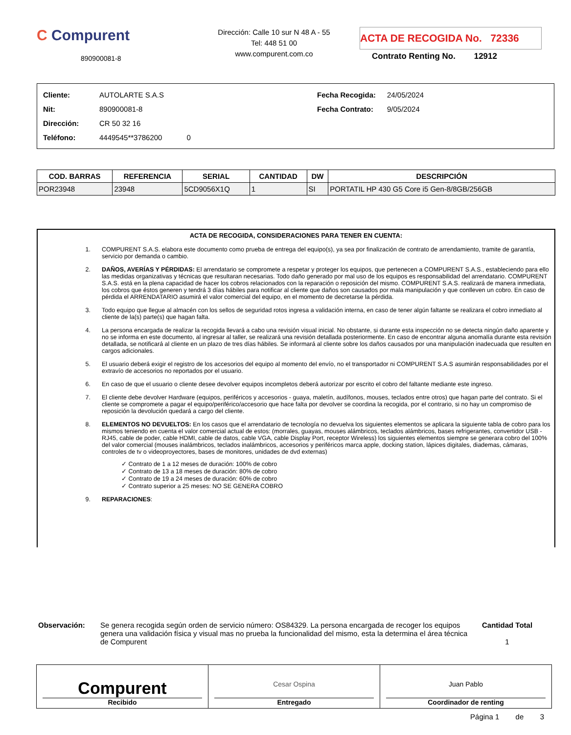C Compurent
890900081-8
Dirección: Calle 10 sur N 48 A - 55
Tel: 448 51 00
www.compurent.com.co
ACTA DE RECOGIDA No. 72336
Contrato Renting No. 12912
Cliente: AUTOLARTE S.A.S
Nit: 890900081-8
Dirección: CR 50 32 16
Teléfono: 4449545**3786200 0
Fecha Recogida: 24/05/2024
Fecha Contrato: 9/05/2024
| COD. BARRAS | REFERENCIA | SERIAL | CANTIDAD | DW | DESCRIPCIÓN |
| --- | --- | --- | --- | --- | --- |
| POR23948 | 23948 | 5CD9056X1Q | 1 | SI | PORTATIL HP 430 G5 Core i5 Gen-8/8GB/256GB |
ACTA DE RECOGIDA, CONSIDERACIONES PARA TENER EN CUENTA:
1. COMPURENT S.A.S. elabora este documento como prueba de entrega del equipo(s), ya sea por finalización de contrato de arrendamiento, tramite de garantía, servicio por demanda o cambio.
2. DAÑOS, AVERÍAS Y PÉRDIDAS: El arrendatario se compromete a respetar y proteger los equipos, que pertenecen a COMPURENT S.A.S., estableciendo para ello las medidas organizativas y técnicas que resultaran necesarias. Todo daño generado por mal uso de los equipos es responsabilidad del arrendatario. COMPURENT S.A.S. está en la plena capacidad de hacer los cobros relacionados con la reparación o reposición del mismo. COMPURENT S.A.S. realizará de manera inmediata, los cobros que éstos generen y tendrá 3 días hábiles para notificar al cliente que daños son causados por mala manipulación y que conlleven un cobro. En caso de pérdida el ARRENDATARIO asumirá el valor comercial del equipo, en el momento de decretarse la pérdida.
3. Todo equipo que llegue al almacén con los sellos de seguridad rotos ingresa a validación interna, en caso de tener algún faltante se realizara el cobro inmediato al cliente de la(s) parte(s) que hagan falta.
4. La persona encargada de realizar la recogida llevará a cabo una revisión visual inicial. No obstante, si durante esta inspección no se detecta ningún daño aparente y no se informa en este documento, al ingresar al taller, se realizará una revisión detallada posteriormente. En caso de encontrar alguna anomalía durante esta revisión detallada, se notificará al cliente en un plazo de tres días hábiles. Se informará al cliente sobre los daños causados por una manipulación inadecuada que resulten en cargos adicionales.
5. El usuario deberá exigir el registro de los accesorios del equipo al momento del envío, no el transportador ni COMPURENT S.A.S asumirán responsabilidades por el extravío de accesorios no reportados por el usuario.
6. En caso de que el usuario o cliente desee devolver equipos incompletos deberá autorizar por escrito el cobro del faltante mediante este ingreso.
7. El cliente debe devolver Hardware (equipos, periféricos y accesorios - guaya, maletín, audífonos, mouses, teclados entre otros) que hagan parte del contrato. Si el cliente se compromete a pagar el equipo/periférico/accesorio que hace falta por devolver se coordina la recogida, por el contrario, si no hay un compromiso de reposición la devolución quedará a cargo del cliente.
8. ELEMENTOS NO DEVUELTOS: En los casos que el arrendatario de tecnología no devuelva los siguientes elementos se aplicara la siguiente tabla de cobro para los mismos teniendo en cuenta el valor comercial actual de estos: (morrales, guayas, mouses alámbricos, teclados alámbricos, bases refrigerantes, convertidor USB - RJ45, cable de poder, cable HDMI, cable de datos, cable VGA, cable Display Port, receptor Wireless) los siguientes elementos siempre se generara cobro del 100% del valor comercial (mouses inalámbricos, teclados inalámbricos, accesorios y periféricos marca apple, docking station, lápices digitales, diademas, cámaras, controles de tv o videoproyectores, bases de monitores, unidades de dvd externas)
✓ Contrato de 1 a 12 meses de duración: 100% de cobro
✓ Contrato de 13 a 18 meses de duración: 80% de cobro
✓ Contrato de 19 a 24 meses de duración: 60% de cobro
✓ Contrato superior a 25 meses: NO SE GENERA COBRO
9. REPARACIONES:
Observación: Se genera recogida según orden de servicio número: OS84329. La persona encargada de recoger los equipos genera una validación física y visual mas no prueba la funcionalidad del mismo, esta la determina el área técnica de Compurent
Cantidad Total
1
Compurent
Recibido
Cesar Ospina
Entregado
Juan Pablo
Coordinador de renting
Página 1 de 3